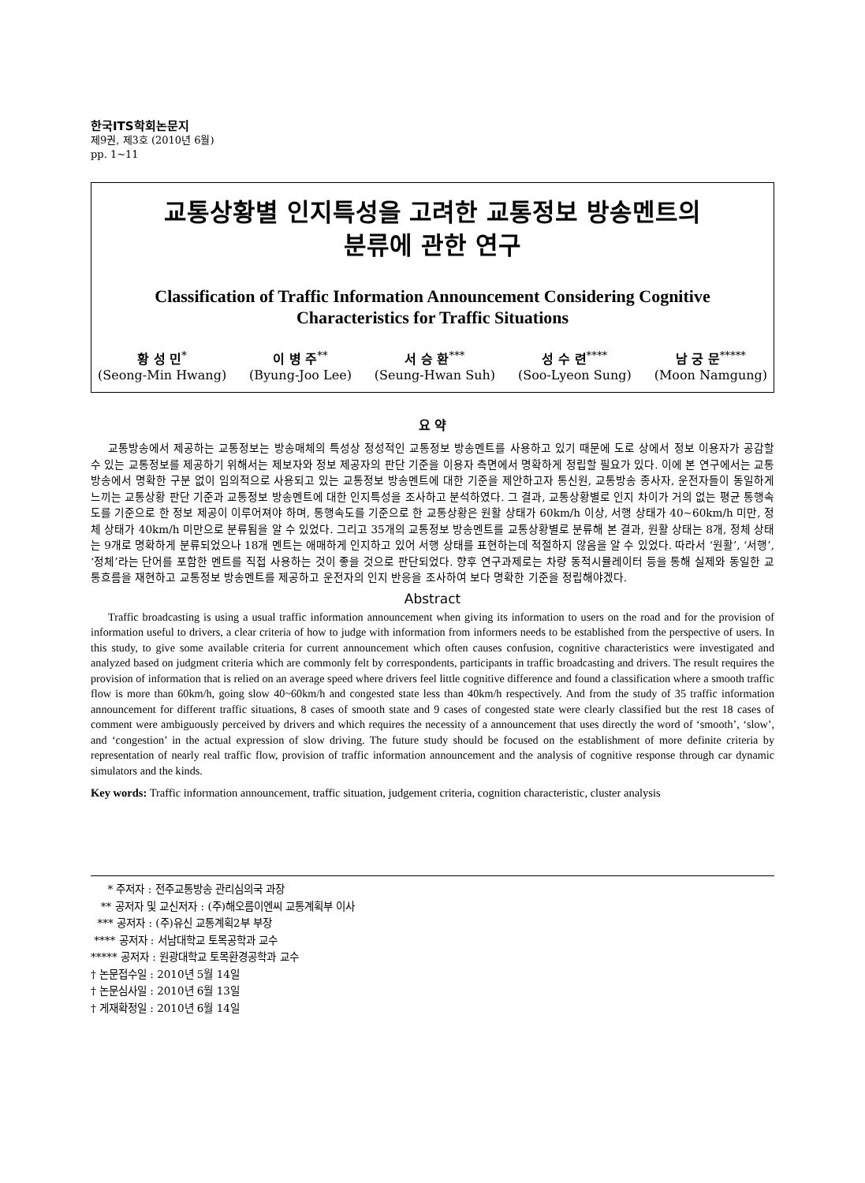한국ITS학회논문지
제9권, 제3호 (2010년 6월)
pp. 1~11
교통상황별 인지특성을 고려한 교통정보 방송멘트의
분류에 관한 연구
Classification of Traffic Information Announcement Considering Cognitive Characteristics for Traffic Situations
황 성 민<sup>*</sup>
(Seong-Min Hwang)
이 병 주<sup>**</sup>
(Byung-Joo Lee)
서 승 환<sup>***</sup>
(Seung-Hwan Suh)
성 수 련<sup>****</sup>
(Soo-Lyeon Sung)
남 궁 문<sup>*****</sup>
(Moon Namgung)
요 약
교통방송에서 제공하는 교통정보는 방송매체의 특성상 정성적인 교통정보 방송멘트를 사용하고 있기 때문에 도로 상에서 정보 이용자가 공감할 수 있는 교통정보를 제공하기 위해서는 제보자와 정보 제공자의 판단 기준을 이용자 측면에서 명확하게 정립할 필요가 있다. 이에 본 연구에서는 교통방송에서 명확한 구분 없이 임의적으로 사용되고 있는 교통정보 방송멘트에 대한 기준을 제안하고자 통신원, 교통방송 종사자, 운전자들이 동일하게 느끼는 교통상황 판단 기준과 교통정보 방송멘트에 대한 인지특성을 조사하고 분석하였다. 그 결과, 교통상황별로 인지 차이가 거의 없는 평균 통행속도를 기준으로 한 정보 제공이 이루어져야 하며, 통행속도를 기준으로 한 교통상황은 원활 상태가 60km/h 이상, 서행 상태가 40~60km/h 미만, 정체 상태가 40km/h 미만으로 분류됨을 알 수 있었다. 그리고 35개의 교통정보 방송멘트를 교통상황별로 분류해 본 결과, 원활 상태는 8개, 정체 상태는 9개로 명확하게 분류되었으나 18개 멘트는 애매하게 인지하고 있어 서행 상태를 표현하는데 적절하지 않음을 알 수 있었다. 따라서 ‘원활’, ‘서행’, ‘정체’라는 단어를 포함한 멘트를 직접 사용하는 것이 좋을 것으로 판단되었다. 향후 연구과제로는 차량 동적시뮬레이터 등을 통해 실제와 동일한 교통흐름을 재현하고 교통정보 방송멘트를 제공하고 운전자의 인지 반응을 조사하여 보다 명확한 기준을 정립해야겠다.
Abstract
Traffic broadcasting is using a usual traffic information announcement when giving its information to users on the road and for the provision of information useful to drivers, a clear criteria of how to judge with information from informers needs to be established from the perspective of users. In this study, to give some available criteria for current announcement which often causes confusion, cognitive characteristics were investigated and analyzed based on judgment criteria which are commonly felt by correspondents, participants in traffic broadcasting and drivers. The result requires the provision of information that is relied on an average speed where drivers feel little cognitive difference and found a classification where a smooth traffic flow is more than 60km/h, going slow 40~60km/h and congested state less than 40km/h respectively. And from the study of 35 traffic information announcement for different traffic situations, 8 cases of smooth state and 9 cases of congested state were clearly classified but the rest 18 cases of comment were ambiguously perceived by drivers and which requires the necessity of a announcement that uses directly the word of ‘smooth’, ‘slow’, and ‘congestion’ in the actual expression of slow driving. The future study should be focused on the establishment of more definite criteria by representation of nearly real traffic flow, provision of traffic information announcement and the analysis of cognitive response through car dynamic simulators and the kinds.
Key words: Traffic information announcement, traffic situation, judgement criteria, cognition characteristic, cluster analysis
* 주저자 : 전주교통방송 관리심의국 과장
** 공저자 및 교신저자 : (주)해오름이엔씨 교통계획부 이사
*** 공저자 : (주)유신 교통계획2부 부장
**** 공저자 : 서남대학교 토목공학과 교수
***** 공저자 : 원광대학교 토목환경공학과 교수
† 논문접수일 : 2010년 5월 14일
† 논문심사일 : 2010년 6월 13일
† 게재확정일 : 2010년 6월 14일